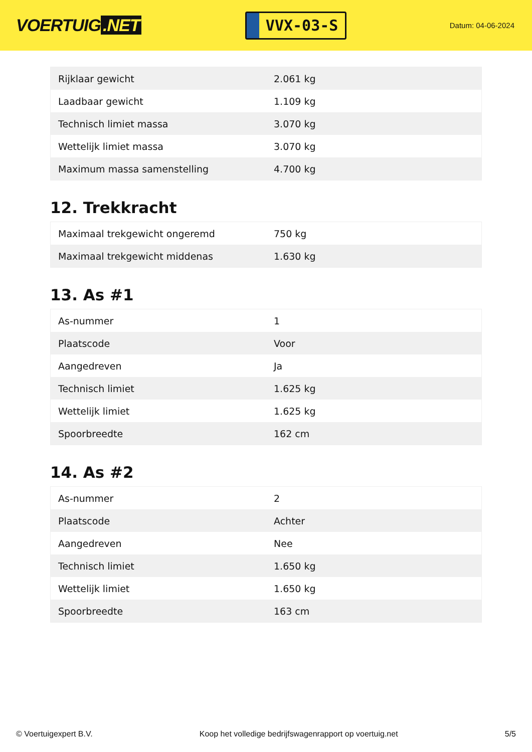VOERTUIG.NET
VVX-03-S
Datum: 04-06-2024
| Rijklaar gewicht | 2.061 kg |
| Laadbaar gewicht | 1.109 kg |
| Technisch limiet massa | 3.070 kg |
| Wettelijk limiet massa | 3.070 kg |
| Maximum massa samenstelling | 4.700 kg |
12. Trekkracht
| Maximaal trekgewicht ongeremd | 750 kg |
| Maximaal trekgewicht middenas | 1.630 kg |
13. As #1
| As-nummer | 1 |
| Plaatscode | Voor |
| Aangedreven | Ja |
| Technisch limiet | 1.625 kg |
| Wettelijk limiet | 1.625 kg |
| Spoorbreedte | 162 cm |
14. As #2
| As-nummer | 2 |
| Plaatscode | Achter |
| Aangedreven | Nee |
| Technisch limiet | 1.650 kg |
| Wettelijk limiet | 1.650 kg |
| Spoorbreedte | 163 cm |
© Voertuigexpert B.V. Koop het volledige bedrijfswagenrapport op voertuig.net 5/5